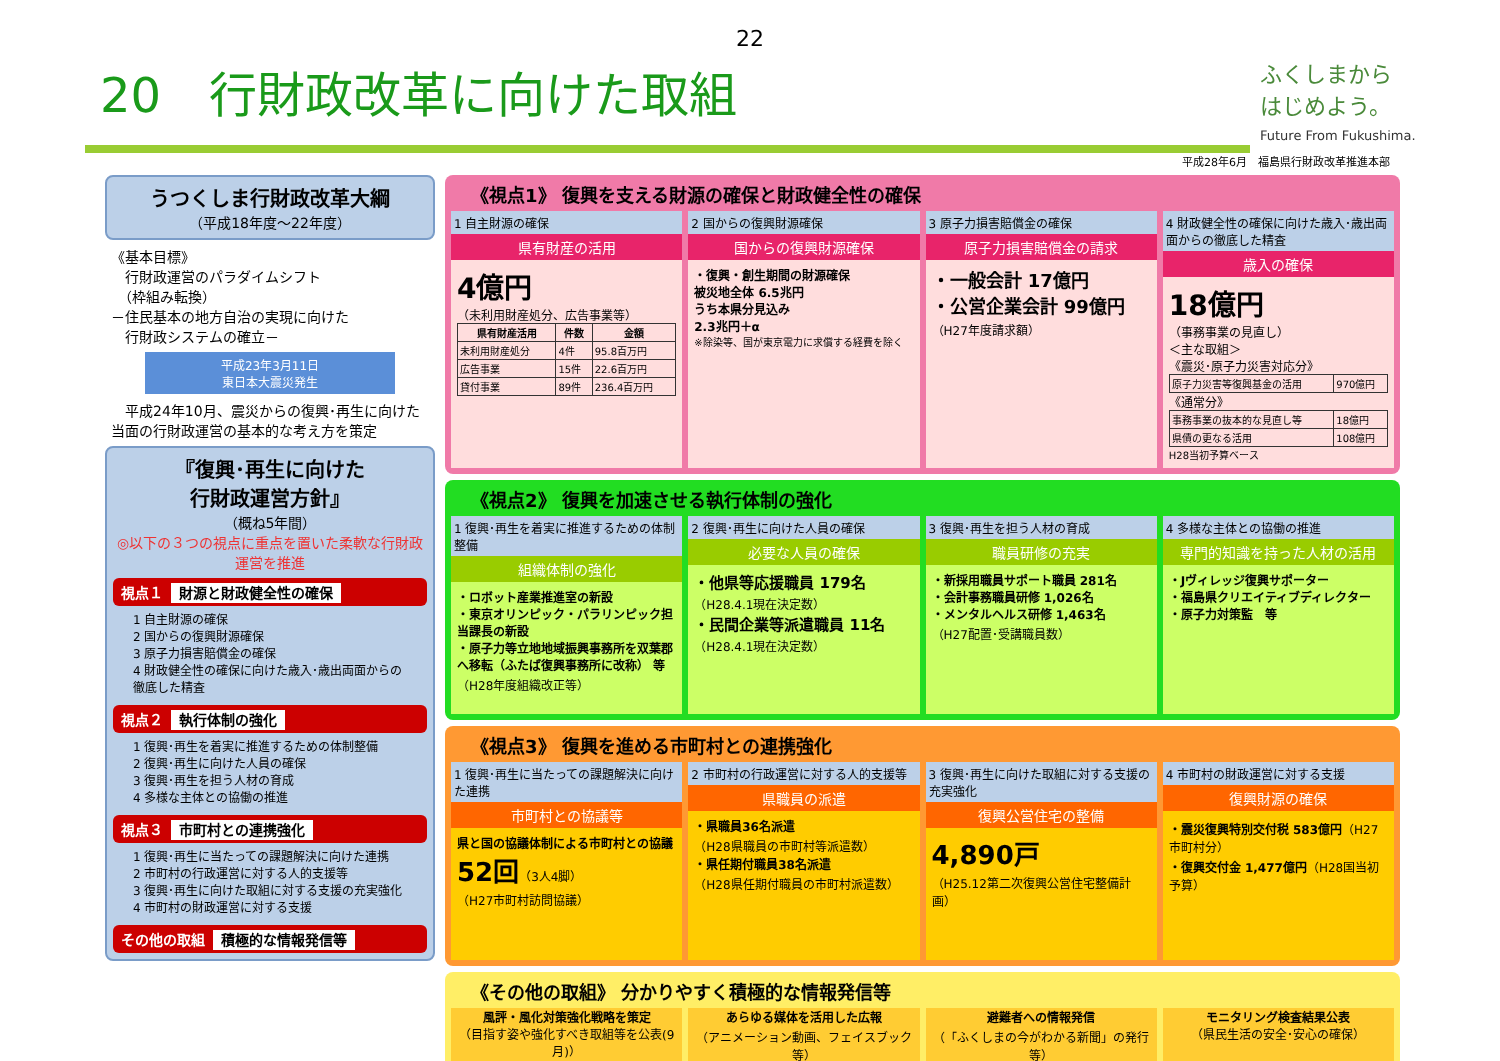22
20　行財政改革に向けた取組
ふくしまから
はじめよう。
Future From Fukushima.
平成28年6月　福島県行財政改革推進本部
うつくしま行財政改革大綱
（平成18年度～22年度）
《基本目標》
　行財政運営のパラダイムシフト
　（枠組み転換）
－住民基本の地方自治の実現に向けた
　行財政システムの確立－
平成23年3月11日
東日本大震災発生
　平成24年10月、震災からの復興･再生に向けた当面の行財政運営の基本的な考え方を策定
『復興･再生に向けた
行財政運営方針』
（概ね5年間）
◎以下の３つの視点に重点を置いた柔軟な行財政運営を推進
視点１ 財源と財政健全性の確保
1 自主財源の確保
2 国からの復興財源確保
3 原子力損害賠償金の確保
4 財政健全性の確保に向けた歳入･歳出両面からの徹底した精査
視点２ 執行体制の強化
1 復興･再生を着実に推進するための体制整備
2 復興･再生に向けた人員の確保
3 復興･再生を担う人材の育成
4 多様な主体との協働の推進
視点３ 市町村との連携強化
1 復興･再生に当たっての課題解決に向けた連携
2 市町村の行政運営に対する人的支援等
3 復興･再生に向けた取組に対する支援の充実強化
4 市町村の財政運営に対する支援
その他の取組 積極的な情報発信等
《視点1》 復興を支える財源の確保と財政健全性の確保
1 自主財源の確保
県有財産の活用
4億円
（未利用財産処分、広告事業等）
| 県有財産活用 | 件数 | 金額 |
| --- | --- | --- |
| 未利用財産処分 | 4件 | 95.8百万円 |
| 広告事業 | 15件 | 22.6百万円 |
| 貸付事業 | 89件 | 236.4百万円 |
2 国からの復興財源確保
国からの復興財源確保
・復興・創生期間の財源確保
被災地全体 6.5兆円
うち本県分見込み
2.3兆円＋α
※除染等、国が東京電力に求償する経費を除く
3 原子力損害賠償金の確保
原子力損害賠償金の請求
・一般会計 17億円
・公営企業会計 99億円
（H27年度請求額）
4 財政健全性の確保に向けた歳入･歳出両面からの徹底した精査
歳入の確保
18億円
（事務事業の見直し）
＜主な取組＞
《震災･原子力災害対応分》
| 原子力災害等復興基金の活用 | 970億円 |
《通常分》
| 事務事業の抜本的な見直し等 | 18億円 |
| 県債の更なる活用 | 108億円 |
H28当初予算ベース
《視点2》 復興を加速させる執行体制の強化
1 復興･再生を着実に推進するための体制整備
組織体制の強化
・ロボット産業推進室の新設
・東京オリンピック・パラリンピック担当課長の新設
・原子力等立地地域振興事務所を双葉郡へ移転（ふたば復興事務所に改称） 等
（H28年度組織改正等）
2 復興･再生に向けた人員の確保
必要な人員の確保
・他県等応援職員 179名
（H28.4.1現在決定数）
・民間企業等派遣職員 11名
（H28.4.1現在決定数）
3 復興･再生を担う人材の育成
職員研修の充実
・新採用職員サポート職員 281名
・会計事務職員研修 1,026名
・メンタルヘルス研修 1,463名
（H27配置･受講職員数）
4 多様な主体との協働の推進
専門的知識を持った人材の活用
・Jヴィレッジ復興サポーター
・福島県クリエイティブディレクター
・原子力対策監　等
《視点3》 復興を進める市町村との連携強化
1 復興･再生に当たっての課題解決に向けた連携
市町村との協議等
県と国の協議体制による市町村との協議
52回（3人4脚）
（H27市町村訪問協議）
2 市町村の行政運営に対する人的支援等
県職員の派遣
・県職員36名派遣
（H28県職員の市町村等派遣数）
・県任期付職員38名派遣
（H28県任期付職員の市町村派遣数）
3 復興･再生に向けた取組に対する支援の充実強化
復興公営住宅の整備
4,890戸
（H25.12第二次復興公営住宅整備計画）
4 市町村の財政運営に対する支援
復興財源の確保
・震災復興特別交付税 583億円（H27市町村分）
・復興交付金 1,477億円（H28国当初予算）
《その他の取組》 分かりやすく積極的な情報発信等
風評・風化対策強化戦略を策定
（目指す姿や強化すべき取組等を公表(9月)）
あらゆる媒体を活用した広報
（アニメーション動画、フェイスブック等）
避難者への情報発信
（「ふくしまの今がわかる新聞」の発行等）
モニタリング検査結果公表
（県民生活の安全･安心の確保）